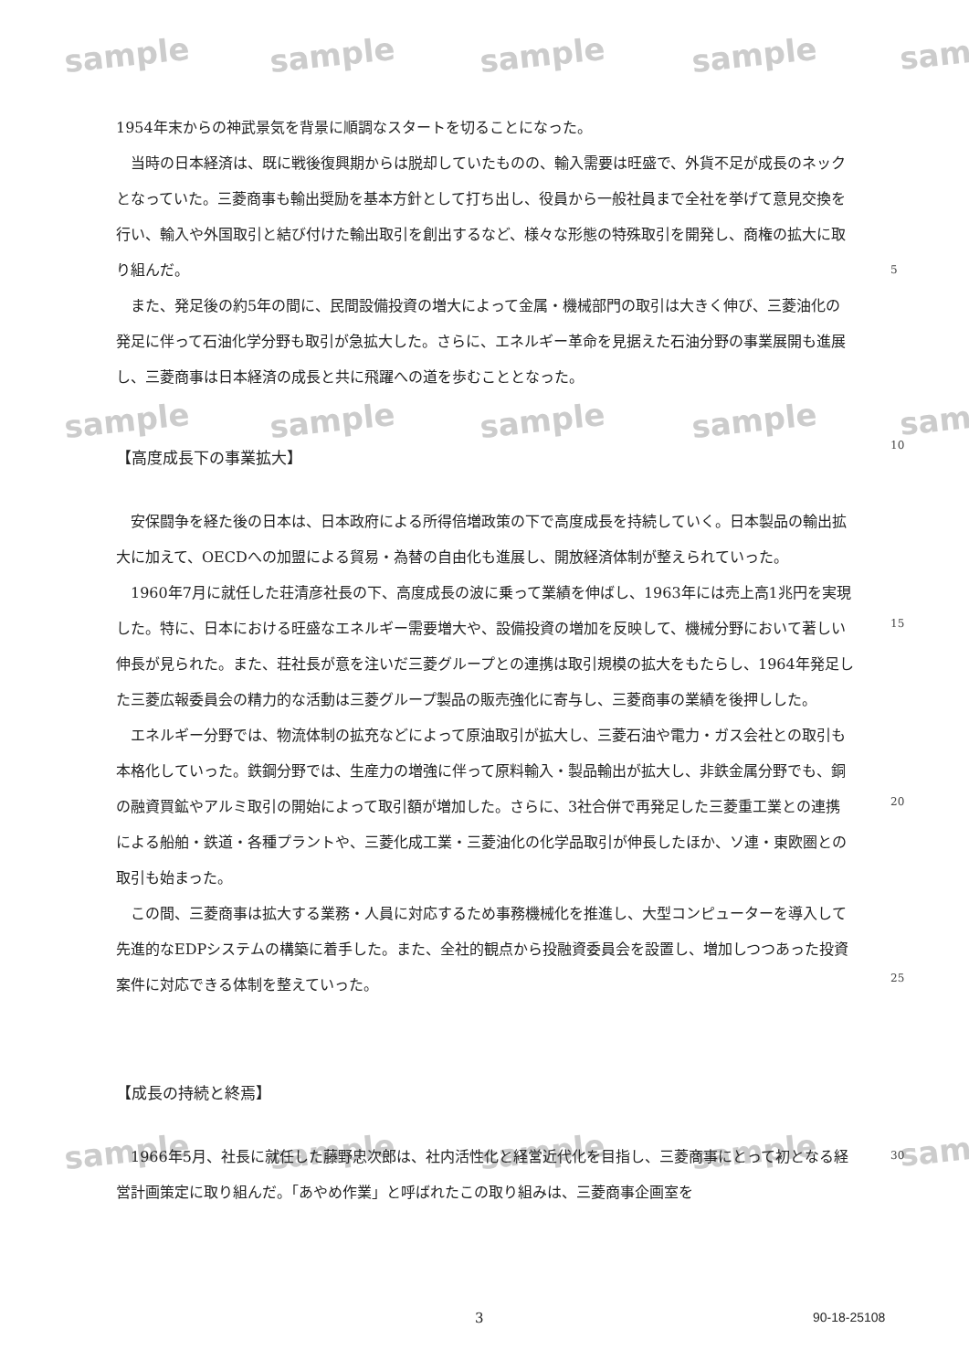sample sample sample sample sam
sample sample sample sample sam
sample sample sample sample sam
1954年末からの神武景気を背景に順調なスタートを切ることになった。
　当時の日本経済は、既に戦後復興期からは脱却していたものの、輸入需要は旺盛で、外貨不足が成長のネックとなっていた。三菱商事も輸出奨励を基本方針として打ち出し、役員から一般社員まで全社を挙げて意見交換を行い、輸入や外国取引と結び付けた輸出取引を創出するなど、様々な形態の特殊取引を開発し、商権の拡大に取り組んだ。
　また、発足後の約5年の間に、民間設備投資の増大によって金属・機械部門の取引は大きく伸び、三菱油化の発足に伴って石油化学分野も取引が急拡大した。さらに、エネルギー革命を見据えた石油分野の事業展開も進展し、三菱商事は日本経済の成長と共に飛躍への道を歩むこととなった。
【高度成長下の事業拡大】
　安保闘争を経た後の日本は、日本政府による所得倍増政策の下で高度成長を持続していく。日本製品の輸出拡大に加えて、OECDへの加盟による貿易・為替の自由化も進展し、開放経済体制が整えられていった。
　1960年7月に就任した荘清彦社長の下、高度成長の波に乗って業績を伸ばし、1963年には売上高1兆円を実現した。特に、日本における旺盛なエネルギー需要増大や、設備投資の増加を反映して、機械分野において著しい伸長が見られた。また、荘社長が意を注いだ三菱グループとの連携は取引規模の拡大をもたらし、1964年発足した三菱広報委員会の精力的な活動は三菱グループ製品の販売強化に寄与し、三菱商事の業績を後押しした。
　エネルギー分野では、物流体制の拡充などによって原油取引が拡大し、三菱石油や電力・ガス会社との取引も本格化していった。鉄鋼分野では、生産力の増強に伴って原料輸入・製品輸出が拡大し、非鉄金属分野でも、銅の融資買鉱やアルミ取引の開始によって取引額が増加した。さらに、3社合併で再発足した三菱重工業との連携による船舶・鉄道・各種プラントや、三菱化成工業・三菱油化の化学品取引が伸長したほか、ソ連・東欧圏との取引も始まった。
　この間、三菱商事は拡大する業務・人員に対応するため事務機械化を推進し、大型コンピューターを導入して先進的なEDPシステムの構築に着手した。また、全社的観点から投融資委員会を設置し、増加しつつあった投資案件に対応できる体制を整えていった。
【成長の持続と終焉】
　1966年5月、社長に就任した藤野忠次郎は、社内活性化と経営近代化を目指し、三菱商事にとって初となる経営計画策定に取り組んだ。「あやめ作業」と呼ばれたこの取り組みは、三菱商事企画室を
5
10
15
20
25
30
3 90-18-25108